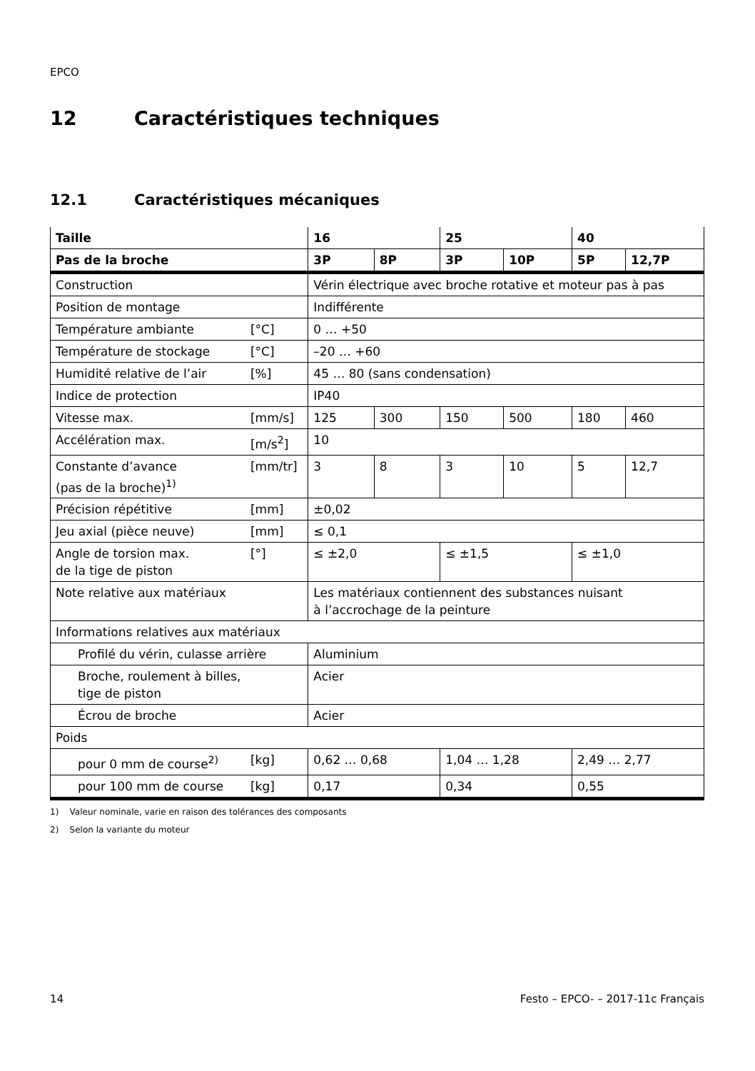EPCO
12 Caractéristiques techniques
12.1 Caractéristiques mécaniques
| Taille | | 16 | | 25 | | 40 | |
| --- | --- | --- | --- | --- | --- | --- | --- |
| Pas de la broche | | 3P | 8P | 3P | 10P | 5P | 12,7P |
| Construction | | Vérin électrique avec broche rotative et moteur pas à pas | | | | | |
| Position de montage | | Indifférente | | | | | |
| Température ambiante | [°C] | 0 … +50 | | | | | |
| Température de stockage | [°C] | –20 … +60 | | | | | |
| Humidité relative de l’air | [%] | 45 … 80 (sans condensation) | | | | | |
| Indice de protection | | IP40 | | | | | |
| Vitesse max. | [mm/s] | 125 | 300 | 150 | 500 | 180 | 460 |
| Accélération max. | [m/s<sup>2</sup>] | 10 | | | | | |
| Constante d’avance (pas de la broche)<sup>1)</sup> | [mm/tr] | 3 | 8 | 3 | 10 | 5 | 12,7 |
| Précision répétitive | [mm] | ±0,02 | | | | | |
| Jeu axial (pièce neuve) | [mm] | ≤ 0,1 | | | | | |
| Angle de torsion max. de la tige de piston | [°] | ≤ ±2,0 | | ≤ ±1,5 | | ≤ ±1,0 | |
| Note relative aux matériaux | | Les matériaux contiennent des substances nuisant à l’accrochage de la peinture | | | | | |
| Informations relatives aux matériaux | | | | | | | |
| Profilé du vérin, culasse arrière | | Aluminium | | | | | |
| Broche, roulement à billes, tige de piston | | Acier | | | | | |
| Écrou de broche | | Acier | | | | | |
| Poids | | | | | | | |
| pour 0 mm de course<sup>2)</sup> | [kg] | 0,62 … 0,68 | | 1,04 … 1,28 | | 2,49 … 2,77 | |
| pour 100 mm de course | [kg] | 0,17 | | 0,34 | | 0,55 | |
1) Valeur nominale, varie en raison des tolérances des composants
2) Selon la variante du moteur
14 Festo – EPCO- – 2017-11c Français